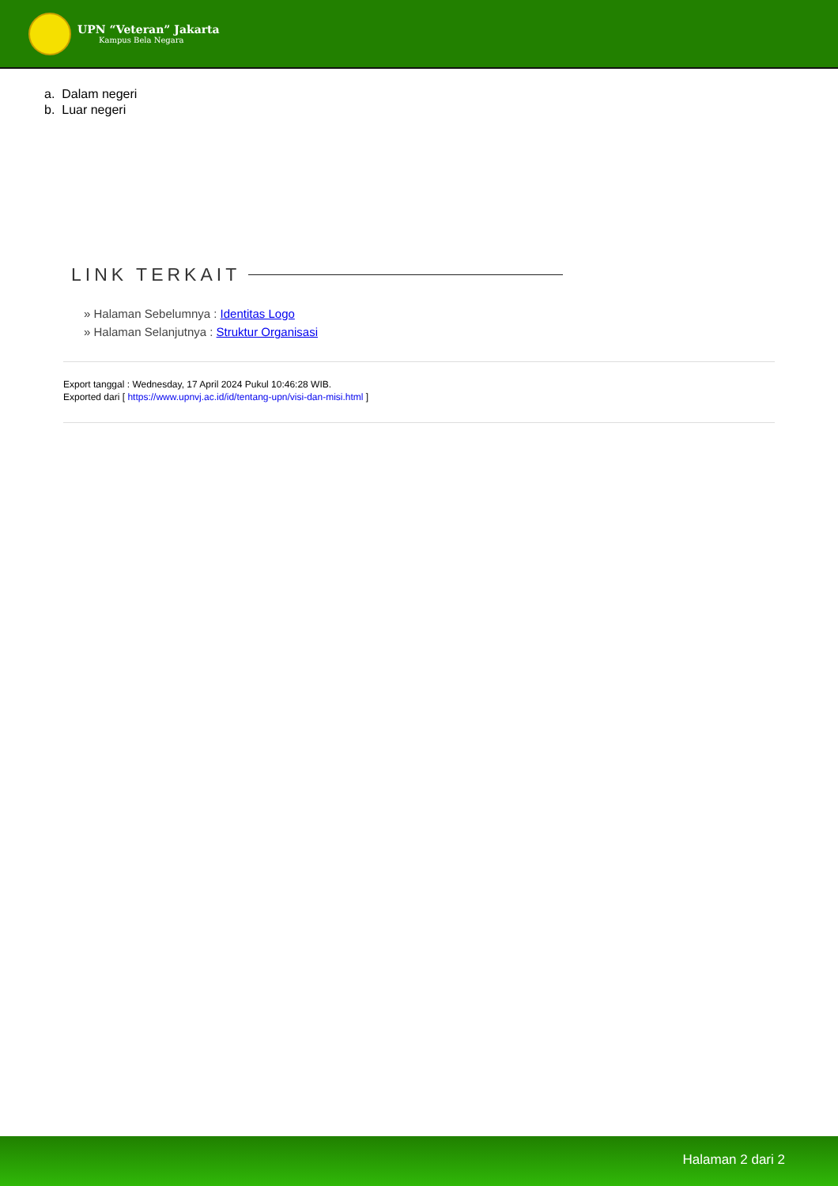UPN “Veteran” Jakarta
Kampus Bela Negara
a. Dalam negeri
b. Luar negeri
LINK TERKAIT
» Halaman Sebelumnya : Identitas Logo
» Halaman Selanjutnya : Struktur Organisasi
Export tanggal : Wednesday, 17 April 2024 Pukul 10:46:28 WIB.
Exported dari [ https://www.upnvj.ac.id/id/tentang-upn/visi-dan-misi.html ]
Halaman 2 dari 2